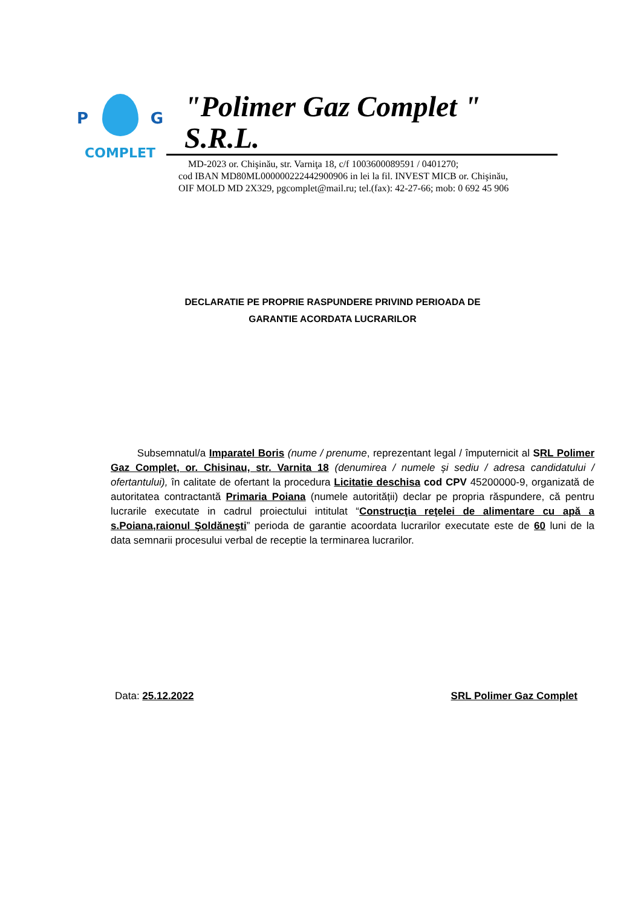P G
COMPLET
"Polimer Gaz Complet " S.R.L.
MD-2023 or. Chişinău, str. Varniţa 18, c/f 1003600089591 / 0401270;
cod IBAN MD80ML000000222442900906 in lei la fil. INVEST MICB or. Chişinău,
OIF MOLD MD 2X329, pgcomplet@mail.ru; tel.(fax): 42-27-66; mob: 0 692 45 906
DECLARATIE PE PROPRIE RASPUNDERE PRIVIND PERIOADA DE
GARANTIE ACORDATA LUCRARILOR
Subsemnatul/a Imparatel Boris (nume / prenume, reprezentant legal / împuternicit al SRL Polimer Gaz Complet, or. Chisinau, str. Varnita 18 (denumirea / numele și sediu / adresa candidatului / ofertantului), în calitate de ofertant la procedura Licitatie deschisa cod CPV 45200000-9, organizată de autoritatea contractantă Primaria Poiana (numele autorității) declar pe propria răspundere, că pentru lucrarile executate in cadrul proiectului intitulat “Construcţia reţelei de alimentare cu apă a s.Poiana,raionul Şoldăneşti” perioda de garantie acoordata lucrarilor executate este de 60 luni de la data semnarii procesului verbal de receptie la terminarea lucrarilor.
Data: 25.12.2022 SRL Polimer Gaz Complet